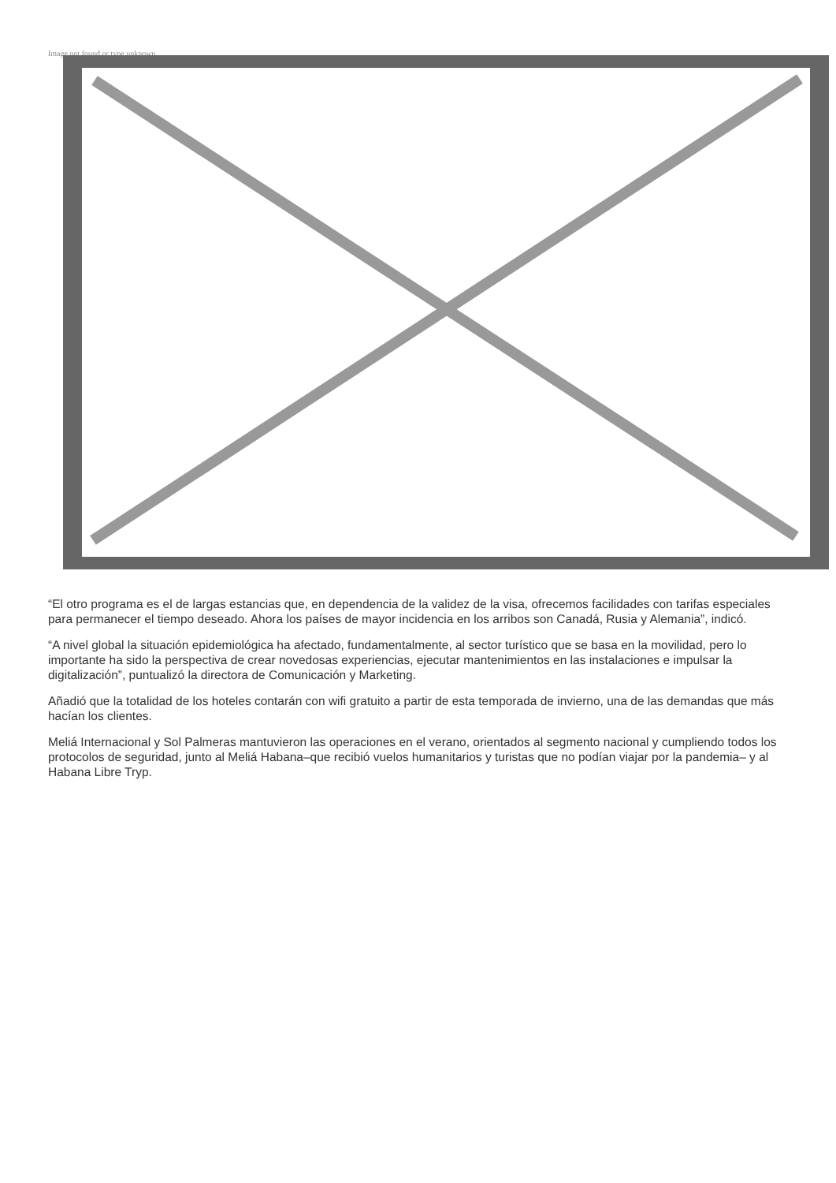Image not found or type unknown
“El otro programa es el de largas estancias que, en dependencia de la validez de la visa, ofrecemos facilidades con tarifas especiales para permanecer el tiempo deseado. Ahora los países de mayor incidencia en los arribos son Canadá, Rusia y Alemania”, indicó.
“A nivel global la situación epidemiológica ha afectado, fundamentalmente, al sector turístico que se basa en la movilidad, pero lo importante ha sido la perspectiva de crear novedosas experiencias, ejecutar mantenimientos en las instalaciones e impulsar la digitalización”, puntualizó la directora de Comunicación y Marketing.
Añadió que la totalidad de los hoteles contarán con wifi gratuito a partir de esta temporada de invierno, una de las demandas que más hacían los clientes.
Meliá Internacional y Sol Palmeras mantuvieron las operaciones en el verano, orientados al segmento nacional y cumpliendo todos los protocolos de seguridad, junto al Meliá Habana–que recibió vuelos humanitarios y turistas que no podían viajar por la pandemia– y al Habana Libre Tryp.